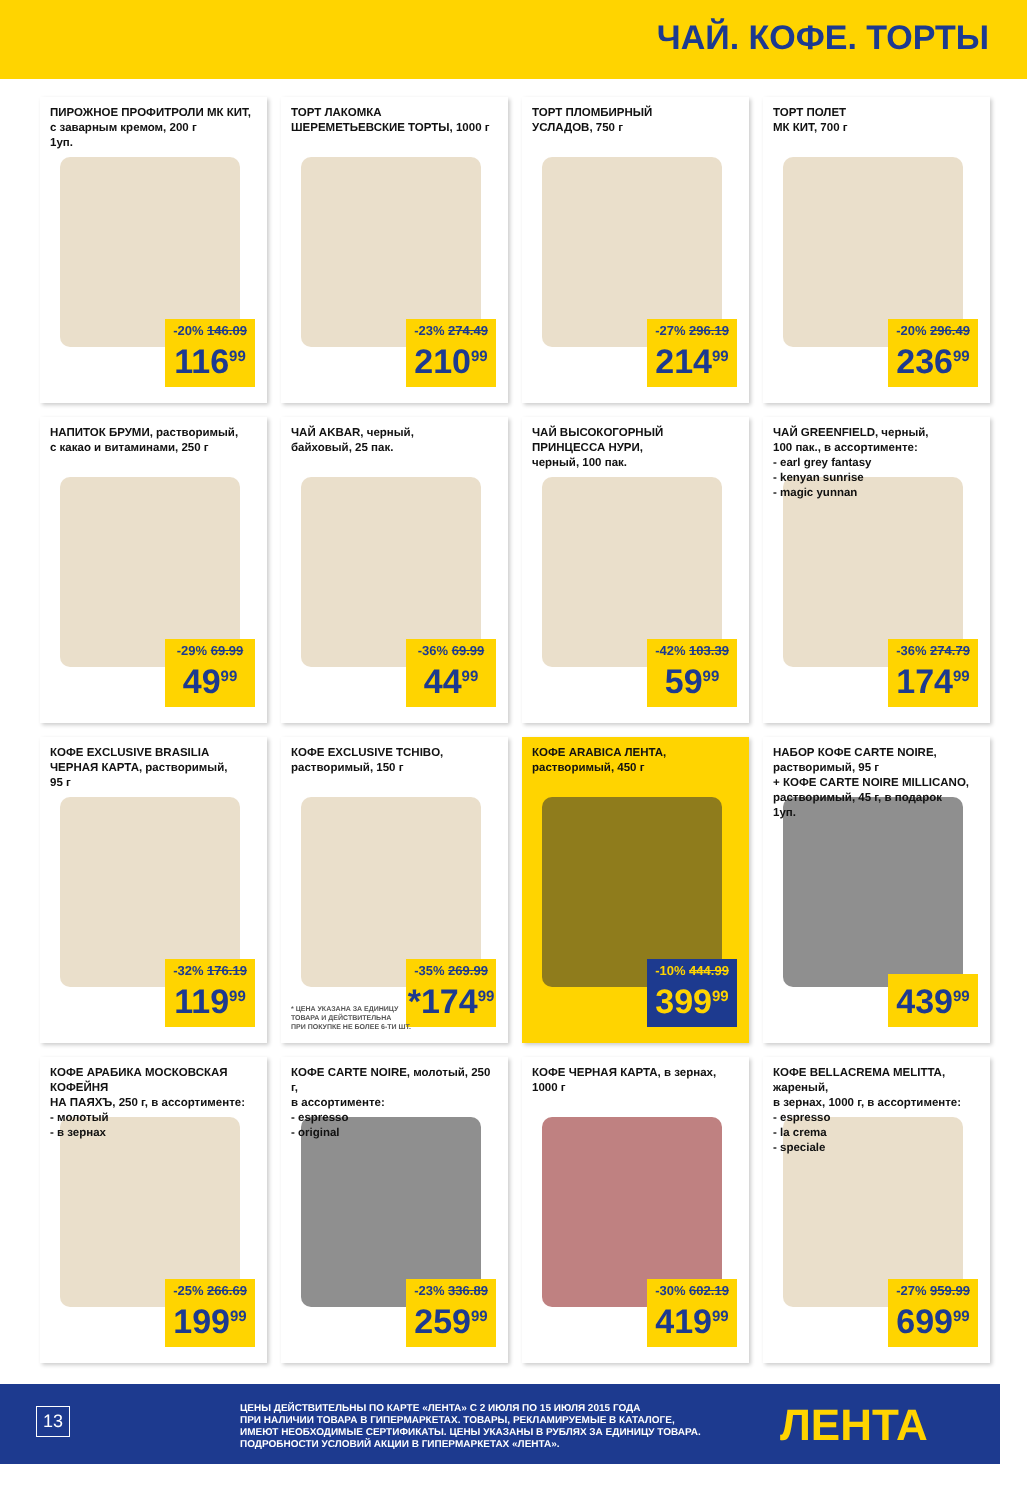ЧАЙ. КОФЕ. ТОРТЫ
ПИРОЖНОЕ ПРОФИТРОЛИ МК КИТ,
с заварным кремом, 200 г
1уп.
-20% 146.09
116<sup>99</sup>
ТОРТ ЛАКОМКА
ШЕРЕМЕТЬЕВСКИЕ ТОРТЫ, 1000 г
-23% 274.49
210<sup>99</sup>
ТОРТ ПЛОМБИРНЫЙ
УСЛАДОВ, 750 г
-27% 296.19
214<sup>99</sup>
ТОРТ ПОЛЕТ
МК КИТ, 700 г
-20% 296.49
236<sup>99</sup>
НАПИТОК БРУМИ, растворимый,
с какао и витаминами, 250 г
-29% 69.99
49<sup>99</sup>
ЧАЙ AKBAR, черный,
байховый, 25 пак.
-36% 69.99
44<sup>99</sup>
ЧАЙ ВЫСОКОГОРНЫЙ ПРИНЦЕССА НУРИ,
черный, 100 пак.
-42% 103.39
59<sup>99</sup>
ЧАЙ GREENFIELD, черный,
100 пак., в ассортименте:
- earl grey fantasy
- kenyan sunrise
- magic yunnan
-36% 274.79
174<sup>99</sup>
КОФЕ EXCLUSIVE BRASILIA
ЧЕРНАЯ КАРТА, растворимый,
95 г
-32% 176.19
119<sup>99</sup>
КОФЕ EXCLUSIVE TCHIBO,
растворимый, 150 г
* ЦЕНА УКАЗАНА ЗА ЕДИНИЦУ
ТОВАРА И ДЕЙСТВИТЕЛЬНА
ПРИ ПОКУПКЕ НЕ БОЛЕЕ 6-ТИ ШТ.
-35% 269.99
*174<sup>99</sup>
КОФЕ ARABICA ЛЕНТА,
растворимый, 450 г
-10% 444.99
399<sup>99</sup>
НАБОР КОФЕ CARTE NOIRE,
растворимый, 95 г
+ КОФЕ CARTE NOIRE MILLICANO,
растворимый, 45 г, в подарок
1уп.
439<sup>99</sup>
КОФЕ АРАБИКА МОСКОВСКАЯ КОФЕЙНЯ
НА ПАЯХЪ, 250 г, в ассортименте:
- молотый
- в зернах
-25% 266.69
199<sup>99</sup>
КОФЕ CARTE NOIRE, молотый, 250 г,
в ассортименте:
- espresso
- original
-23% 336.89
259<sup>99</sup>
КОФЕ ЧЕРНАЯ КАРТА, в зернах,
1000 г
-30% 602.19
419<sup>99</sup>
КОФЕ BELLACREMA MELITTA, жареный,
в зернах, 1000 г, в ассортименте:
- espresso
- la crema
- speciale
-27% 959.99
699<sup>99</sup>
13
ЦЕНЫ ДЕЙСТВИТЕЛЬНЫ ПО КАРТЕ «ЛЕНТА» С 2 ИЮЛЯ ПО 15 ИЮЛЯ 2015 ГОДА
ПРИ НАЛИЧИИ ТОВАРА В ГИПЕРМАРКЕТАХ. ТОВАРЫ, РЕКЛАМИРУЕМЫЕ В КАТАЛОГЕ,
ИМЕЮТ НЕОБХОДИМЫЕ СЕРТИФИКАТЫ. ЦЕНЫ УКАЗАНЫ В РУБЛЯХ ЗА ЕДИНИЦУ ТОВАРА.
ПОДРОБНОСТИ УСЛОВИЙ АКЦИИ В ГИПЕРМАРКЕТАХ «ЛЕНТА».
ЛЕНТА